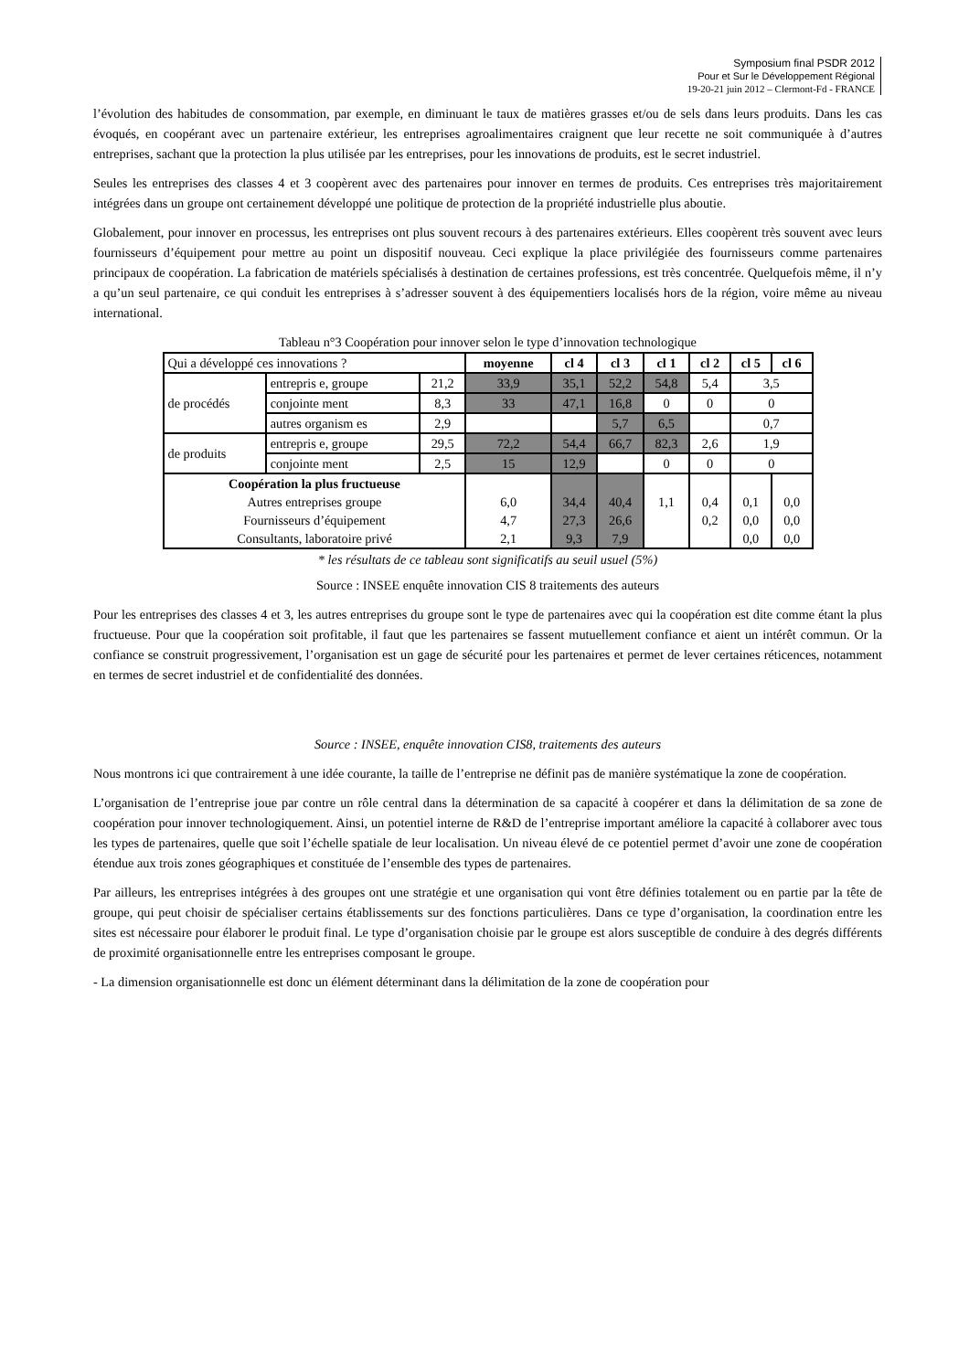Symposium final PSDR 2012
Pour et Sur le Développement Régional
19-20-21 juin 2012 – Clermont-Fd - FRANCE
l’évolution des habitudes de consommation, par exemple, en diminuant le taux de matières grasses et/ou de sels dans leurs produits. Dans les cas évoqués, en coopérant avec un partenaire extérieur, les entreprises agroalimentaires craignent que leur recette ne soit communiquée à d’autres entreprises, sachant que la protection la plus utilisée par les entreprises, pour les innovations de produits, est le secret industriel.
Seules les entreprises des classes 4 et 3 coopèrent avec des partenaires pour innover en termes de produits. Ces entreprises très majoritairement intégrées dans un groupe ont certainement développé une politique de protection de la propriété industrielle plus aboutie.
Globalement, pour innover en processus, les entreprises ont plus souvent recours à des partenaires extérieurs. Elles coopèrent très souvent avec leurs fournisseurs d’équipement pour mettre au point un dispositif nouveau. Ceci explique la place privilégiée des fournisseurs comme partenaires principaux de coopération. La fabrication de matériels spécialisés à destination de certaines professions, est très concentrée. Quelquefois même, il n’y a qu’un seul partenaire, ce qui conduit les entreprises à s’adresser souvent à des équipementiers localisés hors de la région, voire même au niveau international.
Tableau n°3 Coopération pour innover selon le type d’innovation technologique
| Qui a développé ces innovations ? | | | moyenne | cl 4 | cl 3 | cl 1 | cl 2 | cl 5 | cl 6 |
| de procédés | entrepris e, groupe | 21,2 | 33,9 | 35,1 | 52,2 | 54,8 | 5,4 | 3,5 | |
| | conjointe ment | 8,3 | 33 | 47,1 | 16,8 | 0 | 0 | 0 | |
| | autres organism es | 2,9 | | | 5,7 | 6,5 | | 0,7 | |
| de produits | entrepris e, groupe | 29,5 | 72,2 | 54,4 | 66,7 | 82,3 | 2,6 | 1,9 | |
| | conjointe ment | 2,5 | 15 | 12,9 | | 0 | 0 | 0 | |
| Coopération la plus fructueuse Autres entreprises groupe Fournisseurs d’équipement Consultants, laboratoire privé | | | 6,0 4,7 2,1 | 34,4 27,3 9,3 | 40,4 26,6 7,9 | 1,1 | 0,4 0,2 | 0,1 0,0 0,0 | 0,0 0,0 0,0 |
* les résultats de ce tableau sont significatifs au seuil usuel (5%)
Source : INSEE enquête innovation CIS 8 traitements des auteurs
Pour les entreprises des classes 4 et 3, les autres entreprises du groupe sont le type de partenaires avec qui la coopération est dite comme étant la plus fructueuse. Pour que la coopération soit profitable, il faut que les partenaires se fassent mutuellement confiance et aient un intérêt commun. Or la confiance se construit progressivement, l’organisation est un gage de sécurité pour les partenaires et permet de lever certaines réticences, notamment en termes de secret industriel et de confidentialité des données.
Source : INSEE, enquête innovation CIS8, traitements des auteurs
Nous montrons ici que contrairement à une idée courante, la taille de l’entreprise ne définit pas de manière systématique la zone de coopération.
L’organisation de l’entreprise joue par contre un rôle central dans la détermination de sa capacité à coopérer et dans la délimitation de sa zone de coopération pour innover technologiquement. Ainsi, un potentiel interne de R&D de l’entreprise important améliore la capacité à collaborer avec tous les types de partenaires, quelle que soit l’échelle spatiale de leur localisation. Un niveau élevé de ce potentiel permet d’avoir une zone de coopération étendue aux trois zones géographiques et constituée de l’ensemble des types de partenaires.
Par ailleurs, les entreprises intégrées à des groupes ont une stratégie et une organisation qui vont être définies totalement ou en partie par la tête de groupe, qui peut choisir de spécialiser certains établissements sur des fonctions particulières. Dans ce type d’organisation, la coordination entre les sites est nécessaire pour élaborer le produit final. Le type d’organisation choisie par le groupe est alors susceptible de conduire à des degrés différents de proximité organisationnelle entre les entreprises composant le groupe.
- La dimension organisationnelle est donc un élément déterminant dans la délimitation de la zone de coopération pour